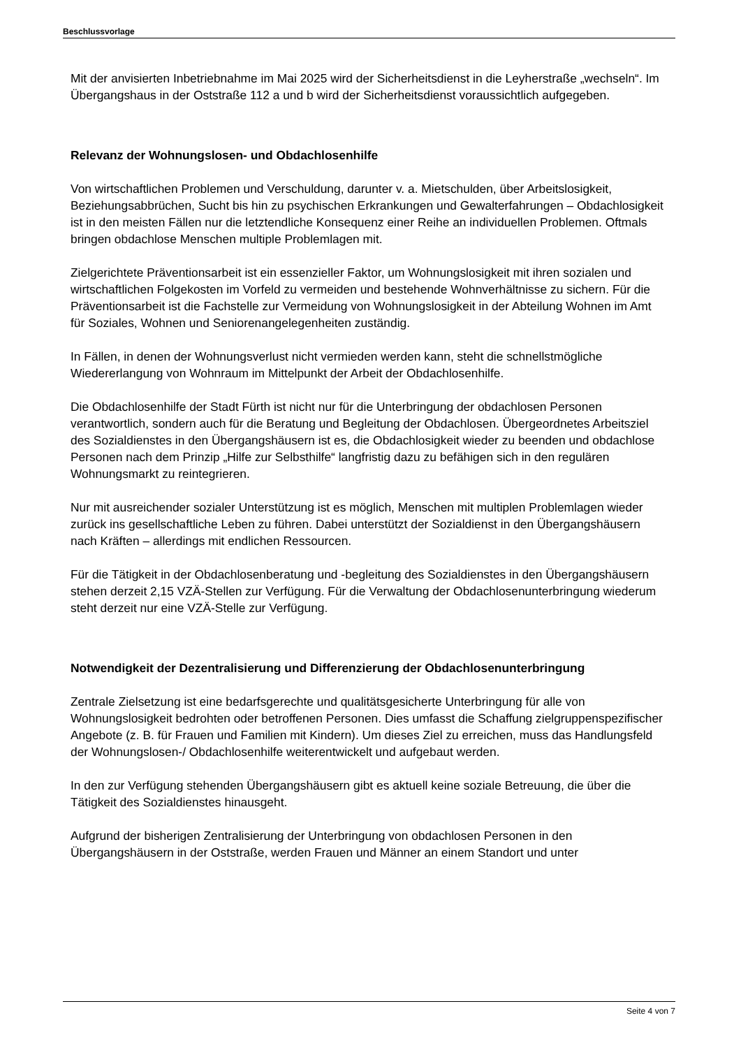Beschlussvorlage
Mit der anvisierten Inbetriebnahme im Mai 2025 wird der Sicherheitsdienst in die Leyherstraße „wechseln“. Im Übergangshaus in der Oststraße 112 a und b wird der Sicherheitsdienst voraussichtlich aufgegeben.
Relevanz der Wohnungslosen- und Obdachlosenhilfe
Von wirtschaftlichen Problemen und Verschuldung, darunter v. a. Mietschulden, über Arbeitslosigkeit, Beziehungsabbrüchen, Sucht bis hin zu psychischen Erkrankungen und Gewalterfahrungen – Obdachlosigkeit ist in den meisten Fällen nur die letztendliche Konsequenz einer Reihe an individuellen Problemen. Oftmals bringen obdachlose Menschen multiple Problemlagen mit.
Zielgerichtete Präventionsarbeit ist ein essenzieller Faktor, um Wohnungslosigkeit mit ihren sozialen und wirtschaftlichen Folgekosten im Vorfeld zu vermeiden und bestehende Wohnverhältnisse zu sichern. Für die Präventionsarbeit ist die Fachstelle zur Vermeidung von Wohnungslosigkeit in der Abteilung Wohnen im Amt für Soziales, Wohnen und Seniorenangelegenheiten zuständig.
In Fällen, in denen der Wohnungsverlust nicht vermieden werden kann, steht die schnellstmögliche Wiedererlangung von Wohnraum im Mittelpunkt der Arbeit der Obdachlosenhilfe.
Die Obdachlosenhilfe der Stadt Fürth ist nicht nur für die Unterbringung der obdachlosen Personen verantwortlich, sondern auch für die Beratung und Begleitung der Obdachlosen. Übergeordnetes Arbeitsziel des Sozialdienstes in den Übergangshäusern ist es, die Obdachlosigkeit wieder zu beenden und obdachlose Personen nach dem Prinzip „Hilfe zur Selbsthilfe“ langfristig dazu zu befähigen sich in den regulären Wohnungsmarkt zu reintegrieren.
Nur mit ausreichender sozialer Unterstützung ist es möglich, Menschen mit multiplen Problemlagen wieder zurück ins gesellschaftliche Leben zu führen. Dabei unterstützt der Sozialdienst in den Übergangshäusern nach Kräften – allerdings mit endlichen Ressourcen.
Für die Tätigkeit in der Obdachlosenberatung und -begleitung des Sozialdienstes in den Übergangshäusern stehen derzeit 2,15 VZÄ-Stellen zur Verfügung. Für die Verwaltung der Obdachlosenunterbringung wiederum steht derzeit nur eine VZÄ-Stelle zur Verfügung.
Notwendigkeit der Dezentralisierung und Differenzierung der Obdachlosenunterbringung
Zentrale Zielsetzung ist eine bedarfsgerechte und qualitätsgesicherte Unterbringung für alle von Wohnungslosigkeit bedrohten oder betroffenen Personen. Dies umfasst die Schaffung zielgruppenspezifischer Angebote (z. B. für Frauen und Familien mit Kindern). Um dieses Ziel zu erreichen, muss das Handlungsfeld der Wohnungslosen-/ Obdachlosenhilfe weiterentwickelt und aufgebaut werden.
In den zur Verfügung stehenden Übergangshäusern gibt es aktuell keine soziale Betreuung, die über die Tätigkeit des Sozialdienstes hinausgeht.
Aufgrund der bisherigen Zentralisierung der Unterbringung von obdachlosen Personen in den Übergangshäusern in der Oststraße, werden Frauen und Männer an einem Standort und unter
Seite 4 von 7